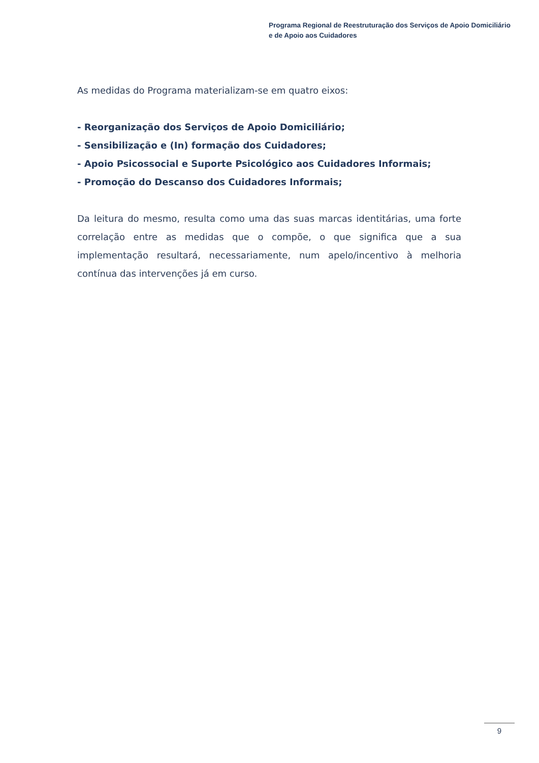Programa Regional de Reestruturação dos Serviços de Apoio Domiciliário
e de Apoio aos Cuidadores
As medidas do Programa materializam-se em quatro eixos:
- Reorganização dos Serviços de Apoio Domiciliário;
- Sensibilização e (In) formação dos Cuidadores;
- Apoio Psicossocial e Suporte Psicológico aos Cuidadores Informais;
- Promoção do Descanso dos Cuidadores Informais;
Da leitura do mesmo, resulta como uma das suas marcas identitárias, uma forte correlação entre as medidas que o compõe, o que significa que a sua implementação resultará, necessariamente, num apelo/incentivo à melhoria contínua das intervenções já em curso.
9